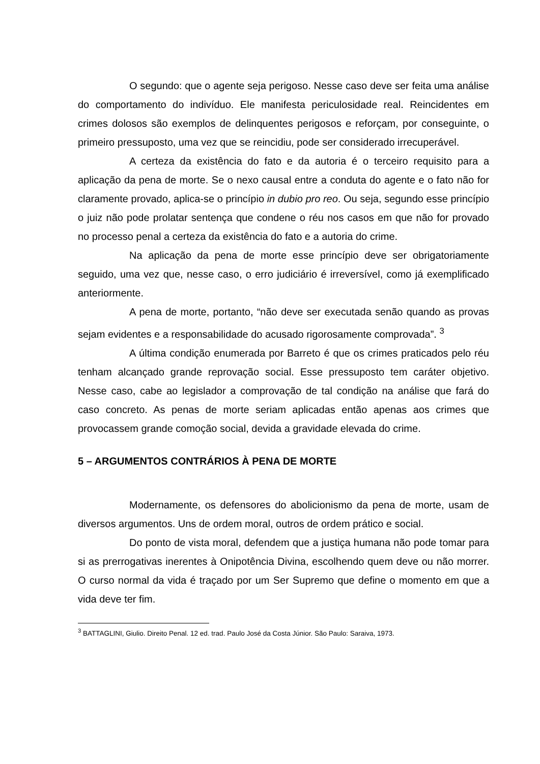O segundo: que o agente seja perigoso. Nesse caso deve ser feita uma análise do comportamento do indivíduo. Ele manifesta periculosidade real. Reincidentes em crimes dolosos são exemplos de delinquentes perigosos e reforçam, por conseguinte, o primeiro pressuposto, uma vez que se reincidiu, pode ser considerado irrecuperável.
A certeza da existência do fato e da autoria é o terceiro requisito para a aplicação da pena de morte. Se o nexo causal entre a conduta do agente e o fato não for claramente provado, aplica-se o princípio in dubio pro reo. Ou seja, segundo esse princípio o juiz não pode prolatar sentença que condene o réu nos casos em que não for provado no processo penal a certeza da existência do fato e a autoria do crime.
Na aplicação da pena de morte esse princípio deve ser obrigatoriamente seguido, uma vez que, nesse caso, o erro judiciário é irreversível, como já exemplificado anteriormente.
A pena de morte, portanto, “não deve ser executada senão quando as provas sejam evidentes e a responsabilidade do acusado rigorosamente comprovada”. <sup>3</sup>
A última condição enumerada por Barreto é que os crimes praticados pelo réu tenham alcançado grande reprovação social. Esse pressuposto tem caráter objetivo. Nesse caso, cabe ao legislador a comprovação de tal condição na análise que fará do caso concreto. As penas de morte seriam aplicadas então apenas aos crimes que provocassem grande comoção social, devida a gravidade elevada do crime.
5 – ARGUMENTOS CONTRÁRIOS À PENA DE MORTE
Modernamente, os defensores do abolicionismo da pena de morte, usam de diversos argumentos. Uns de ordem moral, outros de ordem prático e social.
Do ponto de vista moral, defendem que a justiça humana não pode tomar para si as prerrogativas inerentes à Onipotência Divina, escolhendo quem deve ou não morrer. O curso normal da vida é traçado por um Ser Supremo que define o momento em que a vida deve ter fim.
<sup>3</sup> BATTAGLINI, Giulio. Direito Penal. 12 ed. trad. Paulo José da Costa Júnior. São Paulo: Saraiva, 1973.